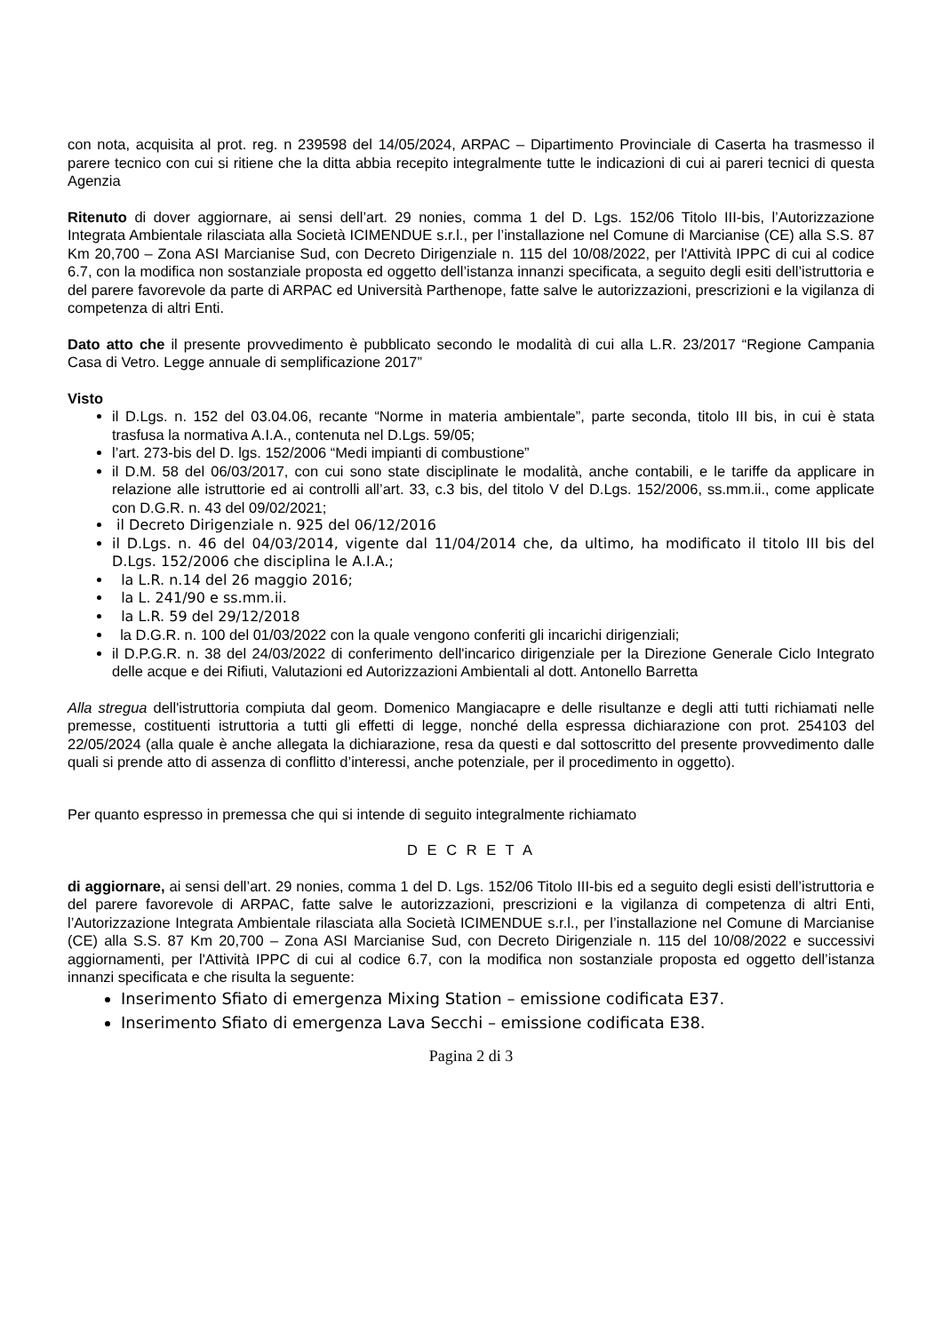con nota, acquisita al prot. reg. n 239598 del 14/05/2024, ARPAC – Dipartimento Provinciale di Caserta ha trasmesso il parere tecnico con cui si ritiene che la ditta abbia recepito integralmente tutte le indicazioni di cui ai pareri tecnici di questa Agenzia
Ritenuto di dover aggiornare, ai sensi dell’art. 29 nonies, comma 1 del D. Lgs. 152/06 Titolo III-bis, l’Autorizzazione Integrata Ambientale rilasciata alla Società ICIMENDUE s.r.l., per l’installazione nel Comune di Marcianise (CE) alla S.S. 87 Km 20,700 – Zona ASI Marcianise Sud, con Decreto Dirigenziale n. 115 del 10/08/2022, per l'Attività IPPC di cui al codice 6.7, con la modifica non sostanziale proposta ed oggetto dell’istanza innanzi specificata, a seguito degli esiti dell’istruttoria e del parere favorevole da parte di ARPAC ed Università Parthenope, fatte salve le autorizzazioni, prescrizioni e la vigilanza di competenza di altri Enti.
Dato atto che il presente provvedimento è pubblicato secondo le modalità di cui alla L.R. 23/2017 “Regione Campania Casa di Vetro. Legge annuale di semplificazione 2017”
Visto
il D.Lgs. n. 152 del 03.04.06, recante “Norme in materia ambientale”, parte seconda, titolo III bis, in cui è stata trasfusa la normativa A.I.A., contenuta nel D.Lgs. 59/05;
l’art. 273-bis del D. lgs. 152/2006 “Medi impianti di combustione”
il D.M. 58 del 06/03/2017, con cui sono state disciplinate le modalità, anche contabili, e le tariffe da applicare in relazione alle istruttorie ed ai controlli all’art. 33, c.3 bis, del titolo V del D.Lgs. 152/2006, ss.mm.ii., come applicate con D.G.R. n. 43 del 09/02/2021;
il Decreto Dirigenziale n. 925 del 06/12/2016
il D.Lgs. n. 46 del 04/03/2014, vigente dal 11/04/2014 che, da ultimo, ha modificato il titolo III bis del D.Lgs. 152/2006 che disciplina le A.I.A.;
la L.R. n.14 del 26 maggio 2016;
la L. 241/90 e ss.mm.ii.
la L.R. 59 del 29/12/2018
la D.G.R. n. 100 del 01/03/2022 con la quale vengono conferiti gli incarichi dirigenziali;
il D.P.G.R. n. 38 del 24/03/2022 di conferimento dell'incarico dirigenziale per la Direzione Generale Ciclo Integrato delle acque e dei Rifiuti, Valutazioni ed Autorizzazioni Ambientali al dott. Antonello Barretta
Alla stregua dell'istruttoria compiuta dal geom. Domenico Mangiacapre e delle risultanze e degli atti tutti richiamati nelle premesse, costituenti istruttoria a tutti gli effetti di legge, nonché della espressa dichiarazione con prot. 254103 del 22/05/2024 (alla quale è anche allegata la dichiarazione, resa da questi e dal sottoscritto del presente provvedimento dalle quali si prende atto di assenza di conflitto d’interessi, anche potenziale, per il procedimento in oggetto).
Per quanto espresso in premessa che qui si intende di seguito integralmente richiamato
D E C R E T A
di aggiornare, ai sensi dell’art. 29 nonies, comma 1 del D. Lgs. 152/06 Titolo III-bis ed a seguito degli esisti dell’istruttoria e del parere favorevole di ARPAC, fatte salve le autorizzazioni, prescrizioni e la vigilanza di competenza di altri Enti, l’Autorizzazione Integrata Ambientale rilasciata alla Società ICIMENDUE s.r.l., per l’installazione nel Comune di Marcianise (CE) alla S.S. 87 Km 20,700 – Zona ASI Marcianise Sud, con Decreto Dirigenziale n. 115 del 10/08/2022 e successivi aggiornamenti, per l'Attività IPPC di cui al codice 6.7, con la modifica non sostanziale proposta ed oggetto dell’istanza innanzi specificata e che risulta la seguente:
Inserimento Sfiato di emergenza Mixing Station – emissione codificata E37.
Inserimento Sfiato di emergenza Lava Secchi – emissione codificata E38.
Pagina 2 di 3